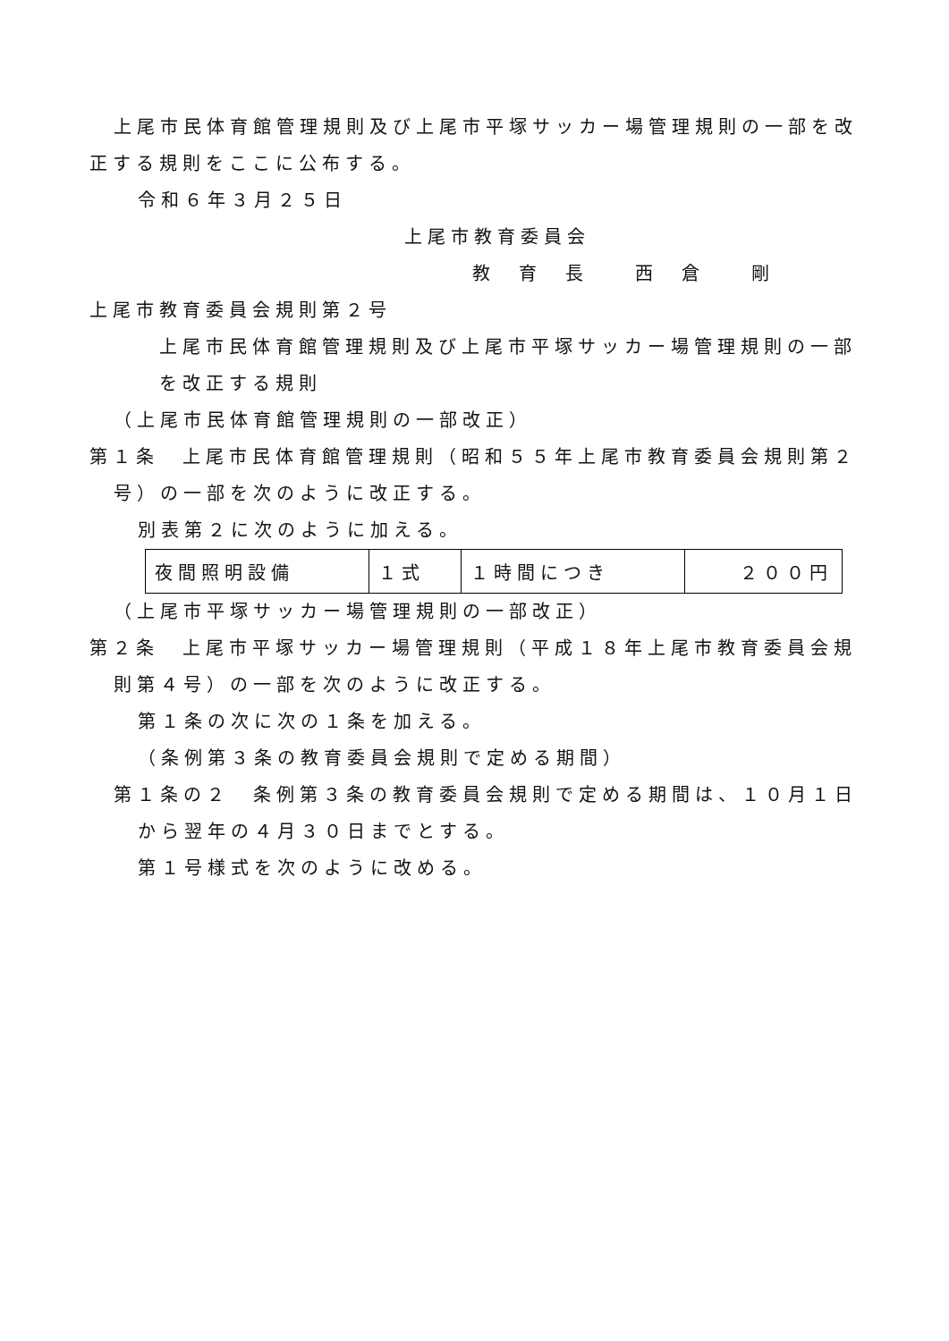上尾市民体育館管理規則及び上尾市平塚サッカー場管理規則の一部を改正する規則をここに公布する。
令和６年３月２５日
上尾市教育委員会
教　育　長　　西　倉　　剛
上尾市教育委員会規則第２号
上尾市民体育館管理規則及び上尾市平塚サッカー場管理規則の一部を改正する規則
（上尾市民体育館管理規則の一部改正）
第１条　上尾市民体育館管理規則（昭和５５年上尾市教育委員会規則第２号）の一部を次のように改正する。
別表第２に次のように加える。
| 夜間照明設備 | １式 | １時間につき | ２００円 |
（上尾市平塚サッカー場管理規則の一部改正）
第２条　上尾市平塚サッカー場管理規則（平成１８年上尾市教育委員会規則第４号）の一部を次のように改正する。
第１条の次に次の１条を加える。
（条例第３条の教育委員会規則で定める期間）
第１条の２　条例第３条の教育委員会規則で定める期間は、１０月１日から翌年の４月３０日までとする。
第１号様式を次のように改める。